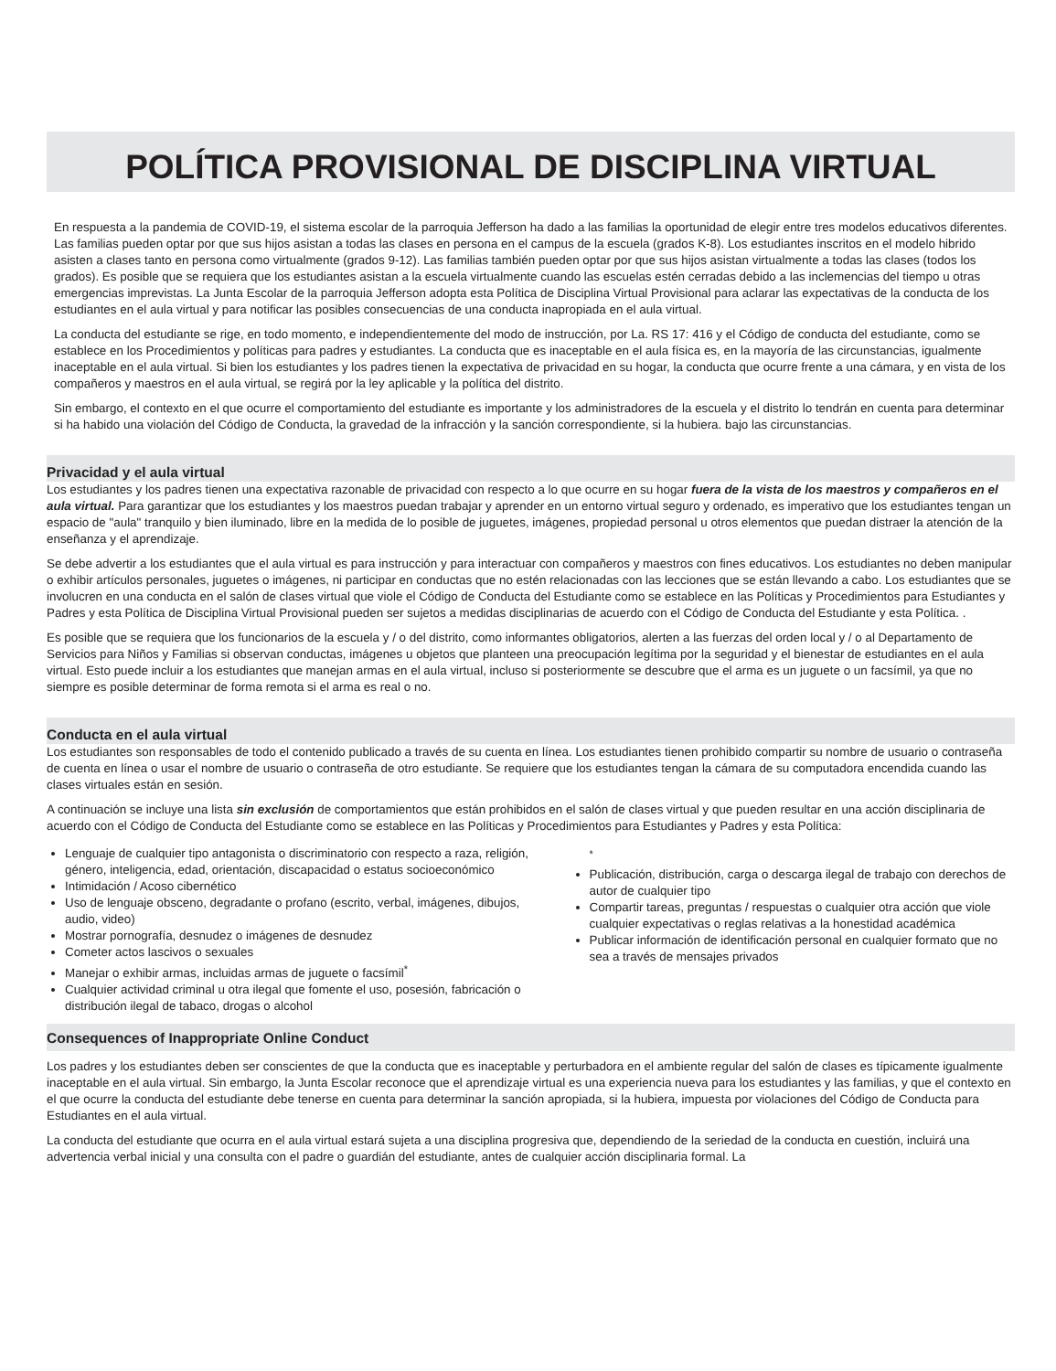POLÍTICA PROVISIONAL DE DISCIPLINA VIRTUAL
En respuesta a la pandemia de COVID-19, el sistema escolar de la parroquia Jefferson ha dado a las familias la oportunidad de elegir entre tres modelos educativos diferentes. Las familias pueden optar por que sus hijos asistan a todas las clases en persona en el campus de la escuela (grados K-8). Los estudiantes inscritos en el modelo hibrido asisten a clases tanto en persona como virtualmente (grados 9-12). Las familias también pueden optar por que sus hijos asistan virtualmente a todas las clases (todos los grados). Es posible que se requiera que los estudiantes asistan a la escuela virtualmente cuando las escuelas estén cerradas debido a las inclemencias del tiempo u otras emergencias imprevistas. La Junta Escolar de la parroquia Jefferson adopta esta Política de Disciplina Virtual Provisional para aclarar las expectativas de la conducta de los estudiantes en el aula virtual y para notificar las posibles consecuencias de una conducta inapropiada en el aula virtual.
La conducta del estudiante se rige, en todo momento, e independientemente del modo de instrucción, por La. RS 17: 416 y el Código de conducta del estudiante, como se establece en los Procedimientos y políticas para padres y estudiantes. La conducta que es inaceptable en el aula física es, en la mayoría de las circunstancias, igualmente inaceptable en el aula virtual. Si bien los estudiantes y los padres tienen la expectativa de privacidad en su hogar, la conducta que ocurre frente a una cámara, y en vista de los compañeros y maestros en el aula virtual, se regirá por la ley aplicable y la política del distrito.
Sin embargo, el contexto en el que ocurre el comportamiento del estudiante es importante y los administradores de la escuela y el distrito lo tendrán en cuenta para determinar si ha habido una violación del Código de Conducta, la gravedad de la infracción y la sanción correspondiente, si la hubiera. bajo las circunstancias.
Privacidad y el aula virtual
Los estudiantes y los padres tienen una expectativa razonable de privacidad con respecto a lo que ocurre en su hogar fuera de la vista de los maestros y compañeros en el aula virtual. Para garantizar que los estudiantes y los maestros puedan trabajar y aprender en un entorno virtual seguro y ordenado, es imperativo que los estudiantes tengan un espacio de "aula" tranquilo y bien iluminado, libre en la medida de lo posible de juguetes, imágenes, propiedad personal u otros elementos que puedan distraer la atención de la enseñanza y el aprendizaje.
Se debe advertir a los estudiantes que el aula virtual es para instrucción y para interactuar con compañeros y maestros con fines educativos. Los estudiantes no deben manipular o exhibir artículos personales, juguetes o imágenes, ni participar en conductas que no estén relacionadas con las lecciones que se están llevando a cabo. Los estudiantes que se involucren en una conducta en el salón de clases virtual que viole el Código de Conducta del Estudiante como se establece en las Políticas y Procedimientos para Estudiantes y Padres y esta Política de Disciplina Virtual Provisional pueden ser sujetos a medidas disciplinarias de acuerdo con el Código de Conducta del Estudiante y esta Política. .
Es posible que se requiera que los funcionarios de la escuela y / o del distrito, como informantes obligatorios, alerten a las fuerzas del orden local y / o al Departamento de Servicios para Niños y Familias si observan conductas, imágenes u objetos que planteen una preocupación legítima por la seguridad y el bienestar de estudiantes en el aula virtual. Esto puede incluir a los estudiantes que manejan armas en el aula virtual, incluso si posteriormente se descubre que el arma es un juguete o un facsímil, ya que no siempre es posible determinar de forma remota si el arma es real o no.
Conducta en el aula virtual
Los estudiantes son responsables de todo el contenido publicado a través de su cuenta en línea. Los estudiantes tienen prohibido compartir su nombre de usuario o contraseña de cuenta en línea o usar el nombre de usuario o contraseña de otro estudiante. Se requiere que los estudiantes tengan la cámara de su computadora encendida cuando las clases virtuales están en sesión.
A continuación se incluye una lista sin exclusión de comportamientos que están prohibidos en el salón de clases virtual y que pueden resultar en una acción disciplinaria de acuerdo con el Código de Conducta del Estudiante como se establece en las Políticas y Procedimientos para Estudiantes y Padres y esta Política:
Lenguaje de cualquier tipo antagonista o discriminatorio con respecto a raza, religión, género, inteligencia, edad, orientación, discapacidad o estatus socioeconómico
Intimidación / Acoso cibernético
Uso de lenguaje obsceno, degradante o profano (escrito, verbal, imágenes, dibujos, audio, video)
Mostrar pornografía, desnudez o imágenes de desnudez
Cometer actos lascivos o sexuales
Manejar o exhibir armas, incluidas armas de juguete o facsímil<sup>*</sup>
Cualquier actividad criminal u otra ilegal que fomente el uso, posesión, fabricación o distribución ilegal de tabaco, drogas o alcohol
<sup>*</sup>
Publicación, distribución, carga o descarga ilegal de trabajo con derechos de autor de cualquier tipo
Compartir tareas, preguntas / respuestas o cualquier otra acción que viole cualquier expectativas o reglas relativas a la honestidad académica
Publicar información de identificación personal en cualquier formato que no sea a través de mensajes privados
Consequences of Inappropriate Online Conduct
Los padres y los estudiantes deben ser conscientes de que la conducta que es inaceptable y perturbadora en el ambiente regular del salón de clases es típicamente igualmente inaceptable en el aula virtual. Sin embargo, la Junta Escolar reconoce que el aprendizaje virtual es una experiencia nueva para los estudiantes y las familias, y que el contexto en el que ocurre la conducta del estudiante debe tenerse en cuenta para determinar la sanción apropiada, si la hubiera, impuesta por violaciones del Código de Conducta para Estudiantes en el aula virtual.
La conducta del estudiante que ocurra en el aula virtual estará sujeta a una disciplina progresiva que, dependiendo de la seriedad de la conducta en cuestión, incluirá una advertencia verbal inicial y una consulta con el padre o guardián del estudiante, antes de cualquier acción disciplinaria formal. La